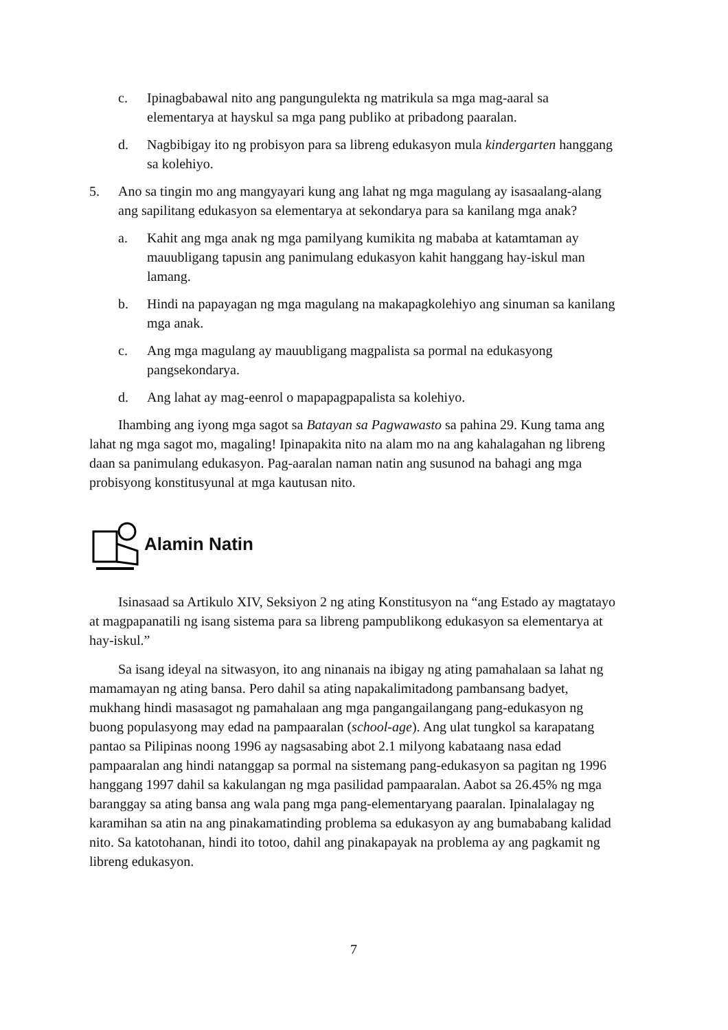c. Ipinagbabawal nito ang pangungulekta ng matrikula sa mga mag-aaral sa elementarya at hayskul sa mga pang publiko at pribadong paaralan.
d. Nagbibigay ito ng probisyon para sa libreng edukasyon mula kindergarten hanggang sa kolehiyo.
5. Ano sa tingin mo ang mangyayari kung ang lahat ng mga magulang ay isasaalang-alang ang sapilitang edukasyon sa elementarya at sekondarya para sa kanilang mga anak?
a. Kahit ang mga anak ng mga pamilyang kumikita ng mababa at katamtaman ay mauubligang tapusin ang panimulang edukasyon kahit hanggang hay-iskul man lamang.
b. Hindi na papayagan ng mga magulang na makapagkolehiyo ang sinuman sa kanilang mga anak.
c. Ang mga magulang ay mauubligang magpalista sa pormal na edukasyong pangsekondarya.
d. Ang lahat ay mag-eenrol o mapapagpapalista sa kolehiyo.
Ihambing ang iyong mga sagot sa Batayan sa Pagwawasto sa pahina 29. Kung tama ang lahat ng mga sagot mo, magaling! Ipinapakita nito na alam mo na ang kahalagahan ng libreng daan sa panimulang edukasyon. Pag-aaralan naman natin ang susunod na bahagi ang mga probisyong konstitusyunal at mga kautusan nito.
Alamin Natin
Isinasaad sa Artikulo XIV, Seksiyon 2 ng ating Konstitusyon na “ang Estado ay magtatayo at magpapanatili ng isang sistema para sa libreng pampublikong edukasyon sa elementarya at hay-iskul.”
Sa isang ideyal na sitwasyon, ito ang ninanais na ibigay ng ating pamahalaan sa lahat ng mamamayan ng ating bansa. Pero dahil sa ating napakalimitadong pambansang badyet, mukhang hindi masasagot ng pamahalaan ang mga pangangailangang pang-edukasyon ng buong populasyong may edad na pampaaralan (school-age). Ang ulat tungkol sa karapatang pantao sa Pilipinas noong 1996 ay nagsasabing abot 2.1 milyong kabataang nasa edad pampaaralan ang hindi natanggap sa pormal na sistemang pang-edukasyon sa pagitan ng 1996 hanggang 1997 dahil sa kakulangan ng mga pasilidad pampaaralan. Aabot sa 26.45% ng mga baranggay sa ating bansa ang wala pang mga pang-elementaryang paaralan. Ipinalalagay ng karamihan sa atin na ang pinakamatinding problema sa edukasyon ay ang bumababang kalidad nito. Sa katotohanan, hindi ito totoo, dahil ang pinakapayak na problema ay ang pagkamit ng libreng edukasyon.
7